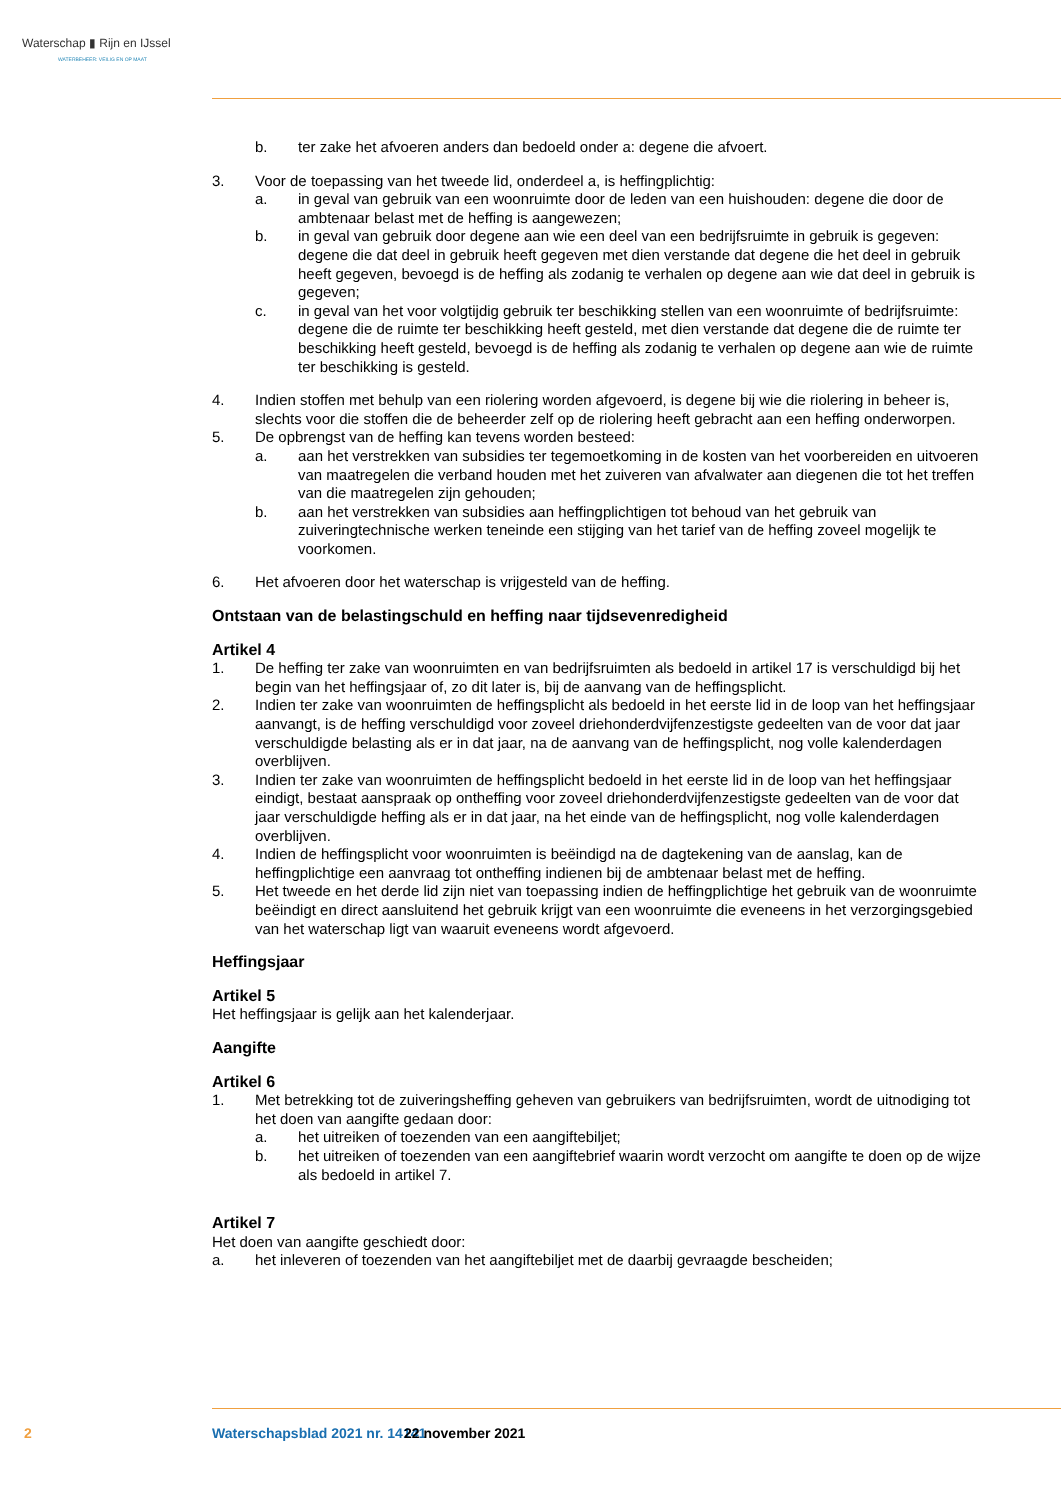Waterschap ▮ Rijn en IJssel
WATERBEHEER: VEILIG EN OP MAAT
b. ter zake het afvoeren anders dan bedoeld onder a: degene die afvoert.
3. Voor de toepassing van het tweede lid, onderdeel a, is heffingplichtig:
a. in geval van gebruik van een woonruimte door de leden van een huishouden: degene die door de ambtenaar belast met de heffing is aangewezen;
b. in geval van gebruik door degene aan wie een deel van een bedrijfsruimte in gebruik is ge­geven: degene die dat deel in gebruik heeft gegeven met dien verstande dat degene die het deel in gebruik heeft gegeven, bevoegd is de heffing als zodanig te verhalen op degene aan wie dat deel in gebruik is gegeven;
c. in geval van het voor volgtijdig gebruik ter beschikking stellen van een woonruimte of be­drijfsruimte: degene die de ruimte ter beschikking heeft gesteld, met dien verstande dat degene die de ruimte ter beschikking heeft gesteld, bevoegd is de heffing als zodanig te verhalen op degene aan wie de ruimte ter beschikking is gesteld.
4. Indien stoffen met behulp van een riolering worden afgevoerd, is degene bij wie die riolering in beheer is, slechts voor die stoffen die de beheerder zelf op de riolering heeft gebracht aan een heffing onderworpen.
5. De opbrengst van de heffing kan tevens worden besteed:
a. aan het verstrekken van subsidies ter tegemoetkoming in de kosten van het voorbereiden en uitvoeren van maatregelen die verband houden met het zuiveren van afvalwater aan diegenen die tot het treffen van die maatregelen zijn gehouden;
b. aan het verstrekken van subsidies aan heffingplichtigen tot behoud van het gebruik van zuiveringtechnische werken teneinde een stijging van het tarief van de heffing zoveel mogelijk te voorkomen.
6. Het afvoeren door het waterschap is vrijgesteld van de heffing.
Ontstaan van de belastingschuld en heffing naar tijdsevenredigheid
Artikel 4
1. De heffing ter zake van woonruimten en van bedrijfsruimten als bedoeld in artikel 17 is verschuldigd bij het begin van het heffingsjaar of, zo dit later is, bij de aanvang van de heffingsplicht.
2. Indien ter zake van woonruimten de heffingsplicht als bedoeld in het eerste lid in de loop van het heffingsjaar aanvangt, is de heffing verschuldigd voor zoveel driehonderdvijfenzestigste gedeelten van de voor dat jaar verschuldigde belasting als er in dat jaar, na de aanvang van de heffingsplicht, nog volle kalenderdagen overblijven.
3. Indien ter zake van woonruimten de heffingsplicht bedoeld in het eerste lid in de loop van het heffingsjaar eindigt, bestaat aanspraak op ontheffing voor zoveel driehonderdvijfenzestigste ge­deelten van de voor dat jaar verschuldigde heffing als er in dat jaar, na het einde van de heffings­plicht, nog volle kalenderdagen overblijven.
4. Indien de heffingsplicht voor woonruimten is beëindigd na de dagtekening van de aanslag, kan de heffingplichtige een aanvraag tot ontheffing indienen bij de ambtenaar belast met de heffing.
5. Het tweede en het derde lid zijn niet van toepassing indien de heffingplichtige het gebruik van de woonruimte beëindigt en direct aansluitend het gebruik krijgt van een woonruimte die eveneens in het verzorgingsgebied van het waterschap ligt van waaruit eveneens wordt afgevoerd.
Heffingsjaar
Artikel 5
Het heffingsjaar is gelijk aan het kalenderjaar.
Aangifte
Artikel 6
1. Met betrekking tot de zuiveringsheffing geheven van gebruikers van bedrijfsruimten, wordt de uitnodiging tot het doen van aangifte gedaan door:
a. het uitreiken of toezenden van een aangiftebiljet;
b. het uitreiken of toezenden van een aangiftebrief waarin wordt verzocht om aangifte te doen op de wijze als bedoeld in artikel 7.
Artikel 7
Het doen van aangifte geschiedt door:
a. het inleveren of toezenden van het aangiftebiljet met de daarbij gevraagde bescheiden;
2 Waterschapsblad 2021 nr. 14141 22 november 2021